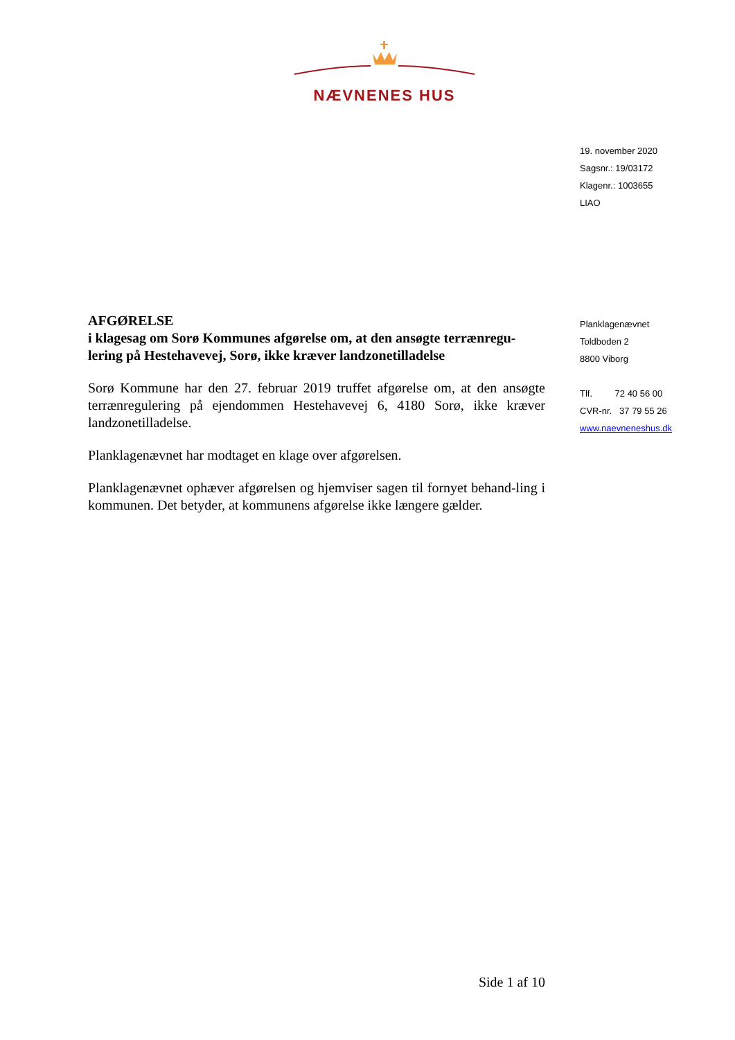NÆVNENES HUS
19. november 2020
Sagsnr.: 19/03172
Klagenr.: 1003655
LIAO
Planklagenævnet
Toldboden 2
8800 Viborg
Tlf. 72 40 56 00
CVR-nr. 37 79 55 26
www.naevneneshus.dk
AFGØRELSE
i klagesag om Sorø Kommunes afgørelse om, at den ansøgte terrænregu-lering på Hestehavevej, Sorø, ikke kræver landzonetilladelse
Sorø Kommune har den 27. februar 2019 truffet afgørelse om, at den ansøgte terrænregulering på ejendommen Hestehavevej 6, 4180 Sorø, ikke kræver landzonetilladelse.
Planklagenævnet har modtaget en klage over afgørelsen.
Planklagenævnet ophæver afgørelsen og hjemviser sagen til fornyet behand-ling i kommunen. Det betyder, at kommunens afgørelse ikke længere gælder.
Side 1 af 10